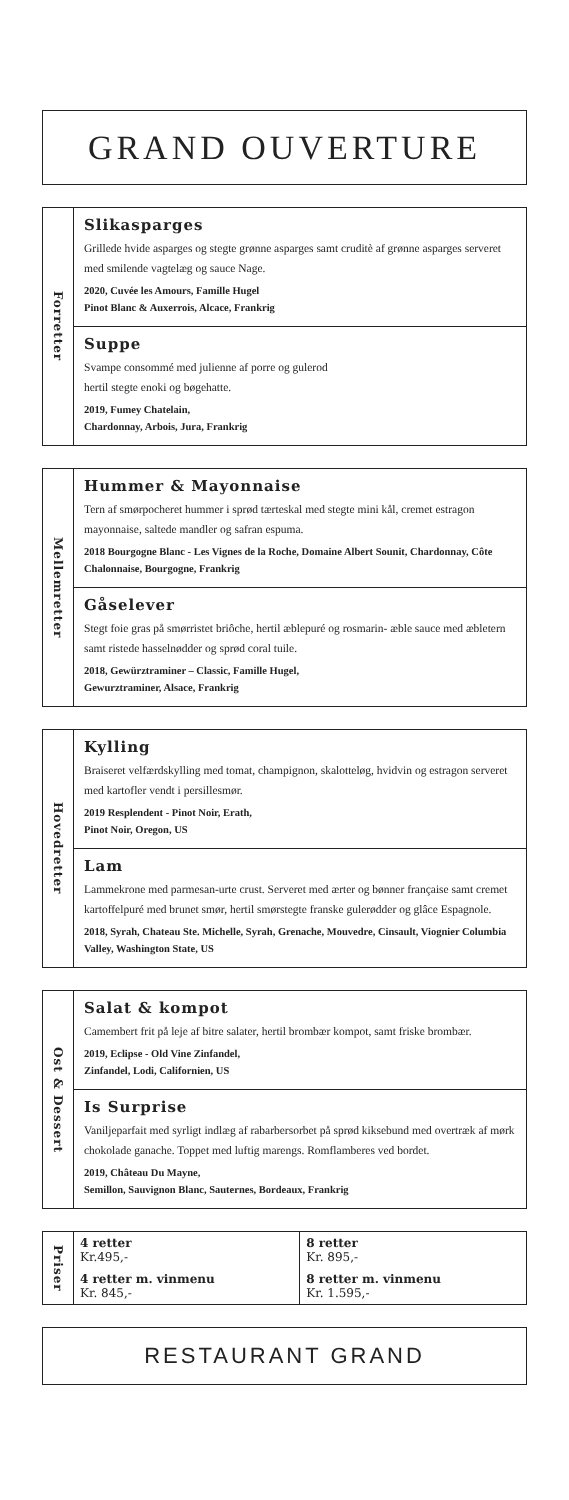GRAND OUVERTURE
Forretter
Slikasparges
Grillede hvide asparges og stegte grønne asparges samt cruditè af grønne asparges serveret med smilende vagtelæg og sauce Nage.
2020, Cuvée les Amours, Famille Hugel
Pinot Blanc & Auxerrois, Alcace, Frankrig
Suppe
Svampe consommé med julienne af porre og gulerod
hertil stegte enoki og bøgehatte.
2019, Fumey Chatelain,
Chardonnay, Arbois, Jura, Frankrig
Mellemretter
Hummer & Mayonnaise
Tern af smørpocheret hummer i sprød tærteskal med stegte mini kål, cremet estragon mayonnaise, saltede mandler og safran espuma.
2018 Bourgogne Blanc - Les Vignes de la Roche, Domaine Albert Sounit, Chardonnay, Côte Chalonnaise, Bourgogne, Frankrig
Gåselever
Stegt foie gras på smørristet briôche, hertil æblepuré og rosmarin- æble sauce med æbletern samt ristede hasselnødder og sprød coral tuile.
2018, Gewürztraminer – Classic, Famille Hugel,
Gewurztraminer, Alsace, Frankrig
Hovedretter
Kylling
Braiseret velfærdskylling med tomat, champignon, skalotteløg, hvidvin og estragon serveret med kartofler vendt i persillesmør.
2019 Resplendent - Pinot Noir, Erath,
Pinot Noir, Oregon, US
Lam
Lammekrone med parmesan-urte crust. Serveret med ærter og bønner française samt cremet kartoffelpuré med brunet smør, hertil smørstegte franske gulerødder og glâce Espagnole.
2018, Syrah, Chateau Ste. Michelle, Syrah, Grenache, Mouvedre, Cinsault, Viognier Columbia Valley, Washington State, US
Ost & Dessert
Salat & kompot
Camembert frit på leje af bitre salater, hertil brombær kompot, samt friske brombær.
2019, Eclipse - Old Vine Zinfandel,
Zinfandel, Lodi, Californien, US
Is Surprise
Vaniljeparfait med syrligt indlæg af rabarbersorbet på sprød kiksebund med overtræk af mørk chokolade ganache. Toppet med luftig marengs. Romflamberes ved bordet.
2019, Château Du Mayne,
Semillon, Sauvignon Blanc, Sauternes, Bordeaux, Frankrig
Priser
| 4 retter Kr.495,- | 8 retter Kr. 895,- |
| 4 retter m. vinmenu Kr. 845,- | 8 retter m. vinmenu Kr. 1.595,- |
RESTAURANT GRAND